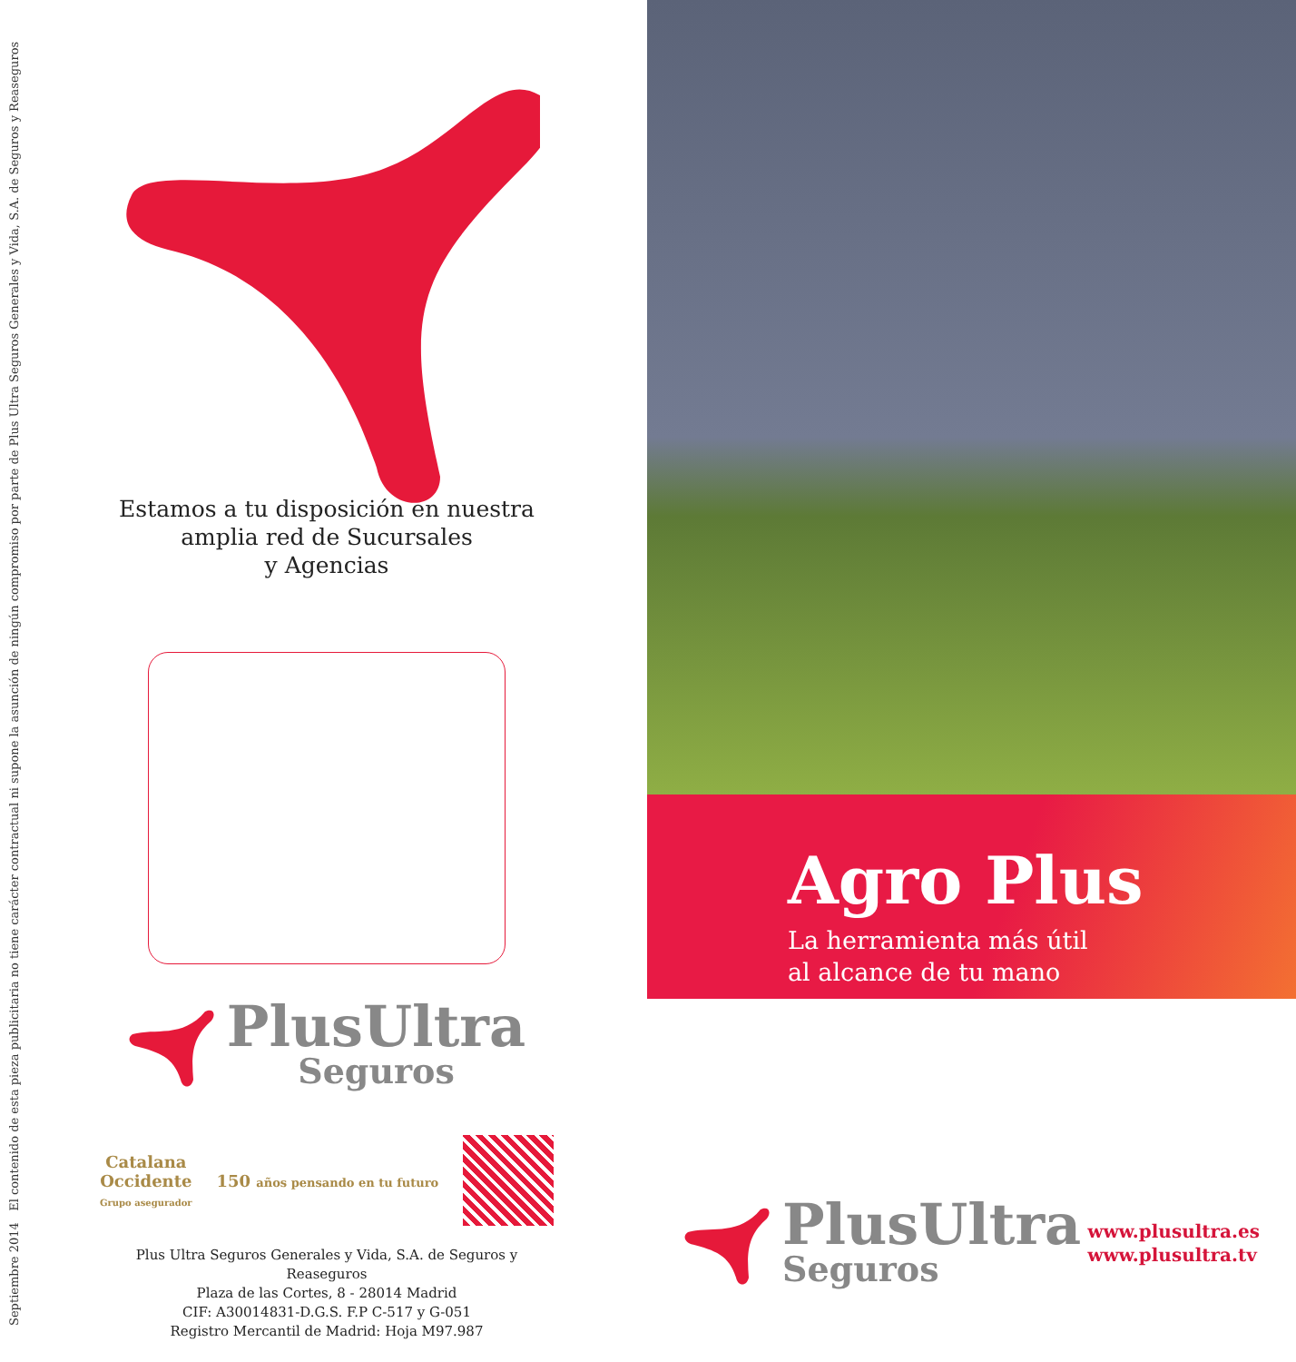Septiembre 2014 El contenido de esta pieza publicitaria no tiene carácter contractual ni supone la asunción de ningún compromiso por parte de Plus Ultra Seguros Generales y Vida, S.A. de Seguros y Reaseguros
Estamos a tu disposición en nuestra
amplia red de Sucursales
y Agencias
PlusUltra
Seguros
Catalana
Occidente
Grupo asegurador
150 años pensando en tu futuro
Plus Ultra Seguros Generales y Vida, S.A. de Seguros y Reaseguros
Plaza de las Cortes, 8 - 28014 Madrid
CIF: A30014831-D.G.S. F.P C-517 y G-051
Registro Mercantil de Madrid: Hoja M97.987
Agro Plus
La herramienta más útil
al alcance de tu mano
PlusUltra
Seguros
www.plusultra.es
www.plusultra.tv